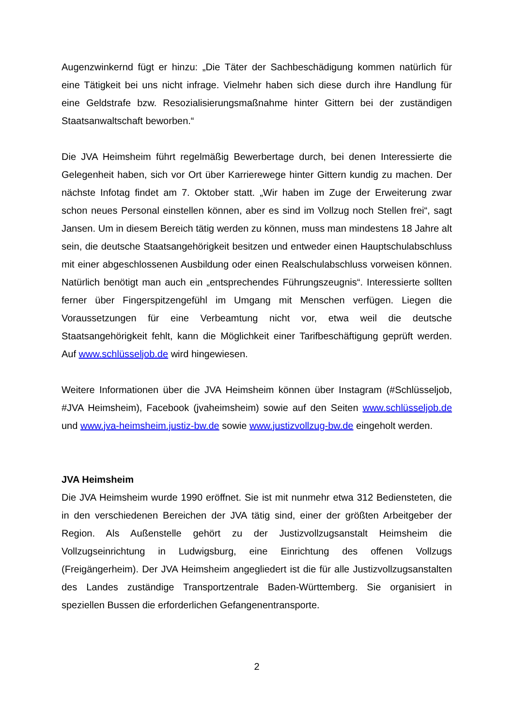Augenzwinkernd fügt er hinzu: „Die Täter der Sachbeschädigung kommen natürlich für eine Tätigkeit bei uns nicht infrage. Vielmehr haben sich diese durch ihre Handlung für eine Geldstrafe bzw. Resozialisierungsmaßnahme hinter Gittern bei der zuständigen Staatsanwaltschaft beworben.“
Die JVA Heimsheim führt regelmäßig Bewerbertage durch, bei denen Interessierte die Gelegenheit haben, sich vor Ort über Karrierewege hinter Gittern kundig zu machen. Der nächste Infotag findet am 7. Oktober statt. „Wir haben im Zuge der Erweiterung zwar schon neues Personal einstellen können, aber es sind im Vollzug noch Stellen frei“, sagt Jansen. Um in diesem Bereich tätig werden zu können, muss man mindestens 18 Jahre alt sein, die deutsche Staatsangehörigkeit besitzen und entweder einen Hauptschulabschluss mit einer abgeschlossenen Ausbildung oder einen Realschulabschluss vorweisen können. Natürlich benötigt man auch ein „entsprechendes Führungszeugnis“. Interessierte sollten ferner über Fingerspitzengefühl im Umgang mit Menschen verfügen. Liegen die Voraussetzungen für eine Verbeamtung nicht vor, etwa weil die deutsche Staatsangehörigkeit fehlt, kann die Möglichkeit einer Tarifbeschäftigung geprüft werden. Auf www.schlüsseljob.de wird hingewiesen.
Weitere Informationen über die JVA Heimsheim können über Instagram (#Schlüsseljob, #JVA Heimsheim), Facebook (jvaheimsheim) sowie auf den Seiten www.schlüsseljob.de und www.jva-heimsheim.justiz-bw.de sowie www.justizvollzug-bw.de eingeholt werden.
JVA Heimsheim
Die JVA Heimsheim wurde 1990 eröffnet. Sie ist mit nunmehr etwa 312 Bediensteten, die in den verschiedenen Bereichen der JVA tätig sind, einer der größten Arbeitgeber der Region. Als Außenstelle gehört zu der Justizvollzugsanstalt Heimsheim die Vollzugseinrichtung in Ludwigsburg, eine Einrichtung des offenen Vollzugs (Freigängerheim). Der JVA Heimsheim angegliedert ist die für alle Justizvollzugsanstalten des Landes zuständige Transportzentrale Baden-Württemberg. Sie organisiert in speziellen Bussen die erforderlichen Gefangenentransporte.
2